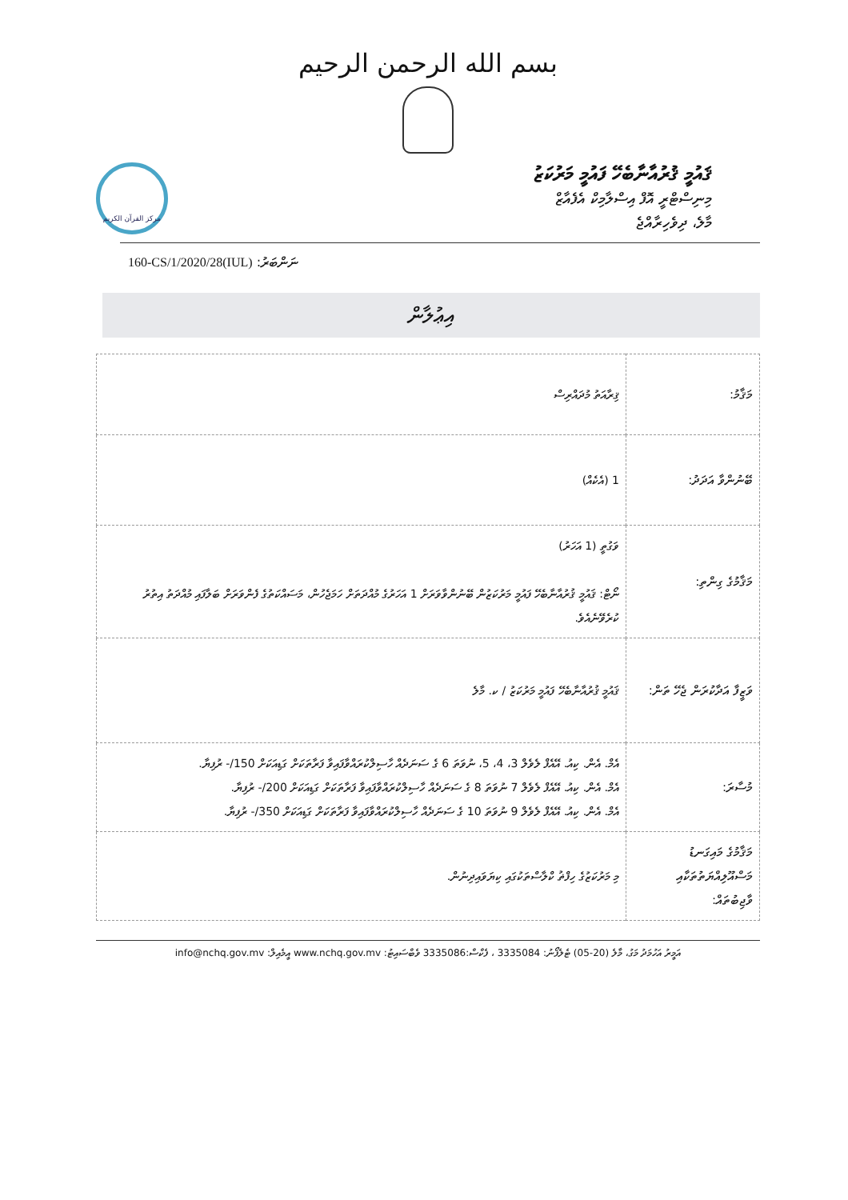بسم الله الرحمن الرحيم
ޤައުމީ ޤުރުއާނާބެހޭ ފައުމީ މަރުކަޒު
މިނިސްޓްރީ އޮފް އިސްލާމިކް އެފެއާޒް
މާލެ، ދިވެހިރާއްޖެ
مركز القرآن الكريم
ނަންބަރު: (IUL)160-CS/1/2020/28
އިޢުލާން
| މަޤާމު: | ޤިރާއަތު މުދައްރިސް |
| ބޭނުންވާ އަދަދު: | 1 (އެކެއް) |
| މަޤާމުގެ ގިންތި: | ވަގުތީ (1 އަހަރު) ނޯޓް: ޤައުމީ ޤުރުއާނާބެހޭ ފައުމީ މަރުކަޒުން ބޭނުންވާވަރަށް 1 އަހަރުގެ މުއްދަތަށް ހަމަޖެހުން، މަސައްކަތުގެ ފެންވަރަށް ބަލާފައި މުއްދަތު އިތުރު ކުރެވޭނެއެވެ. |
| ވަޒީފާ އަދާކުރަން ޖެހޭ ތަން: | ޤައުމީ ޤުރުއާނާބެހޭ ފައުމީ މަރުކަޒު / ކ. މާލެ |
| މުސާރަ: | އެމް. އެން. ކިއު. އޭއެފް ލެވެލް 3، 4، 5، ނުވަތަ 6 ގެ ސަނަދެއް ހާސިލްކުރައްވާފައިވާ ފަރާތަކަށް ގަޑިއަކަށް 150/- ރުފިޔާ. އެމް. އެން. ކިއު. އޭއެފް ލެވެލް 7 ނުވަތަ 8 ގެ ސަނަދެއް ހާސިލްކުރައްވާފައިވާ ފަރާތަކަށް ގަޑިއަކަށް 200/- ރުފިޔާ. އެމް. އެން. ކިއު. އޭއެފް ލެވެލް 9 ނުވަތަ 10 ގެ ސަނަދެއް ހާސިލްކުރައްވާފައިވާ ފަރާތަކަށް ގަޑިއަކަށް 350/- ރުފިޔާ. |
| މަޤާމުގެ މައިގަނޑު މަސްއޫލިއްޔަތުތަކާއި ވާޖިބުތައް: | މި މަރުކަޒުގެ ހިފްޡު ކްލާސްތަކުގައި ކިޔަވައިދިނުން. |
އަމީރު އަހުމަދު މަގު، މާލެ (20-05) ޓެލެފޯނު: 3335084 ، ފެކްސް:3335086 ވެބްސައިޓު: www.nchq.gov.mv އީމެއިލް: info@nchq.gov.mv